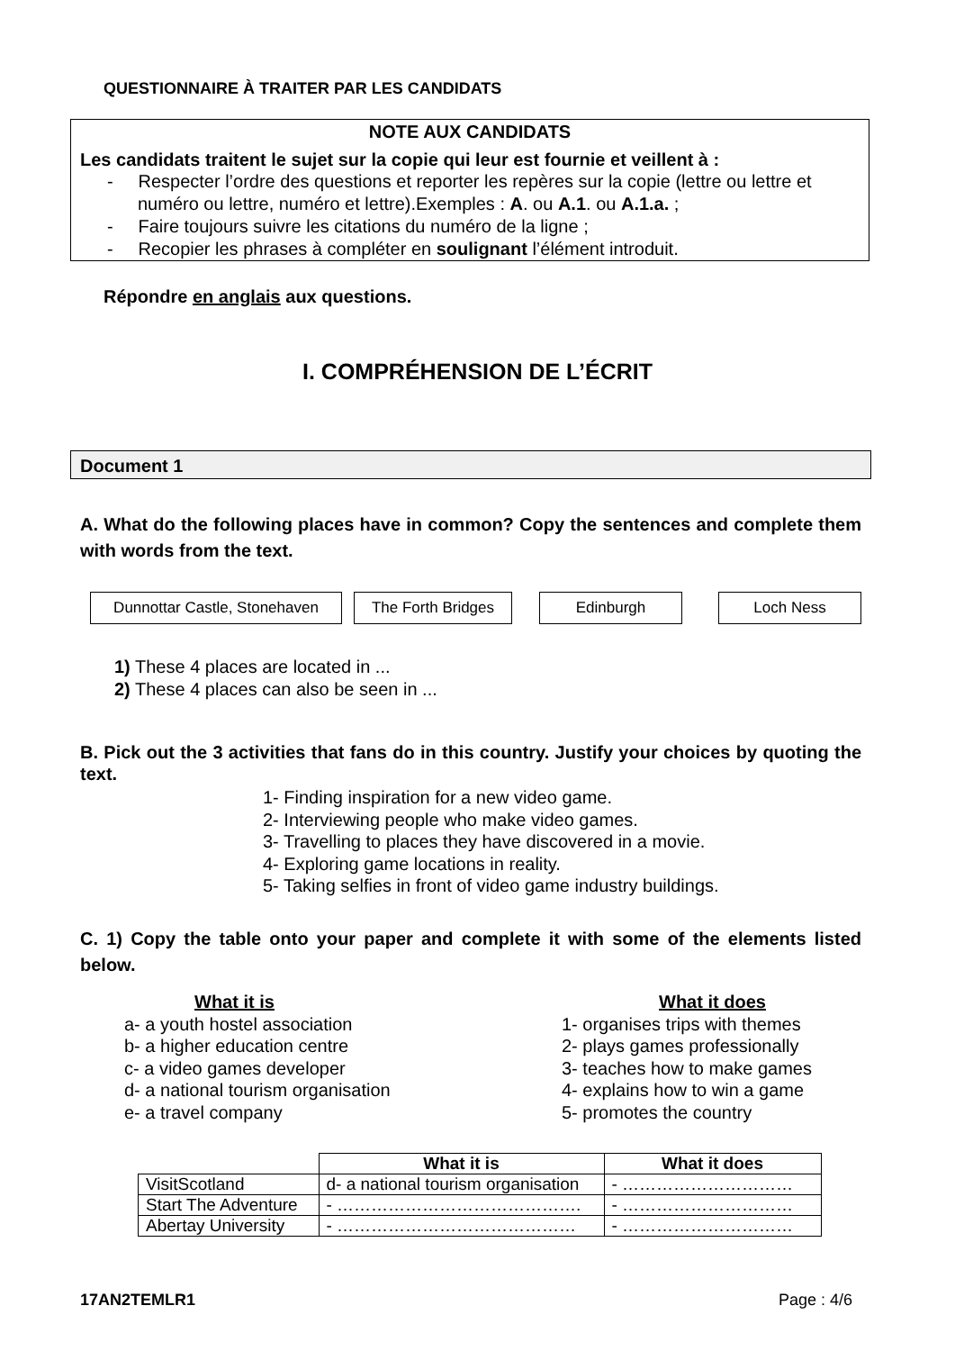QUESTIONNAIRE À TRAITER PAR LES CANDIDATS
NOTE AUX CANDIDATS
Les candidats traitent le sujet sur la copie qui leur est fournie et veillent à :
- Respecter l’ordre des questions et reporter les repères sur la copie (lettre ou lettre et numéro ou lettre, numéro et lettre).Exemples : A. ou A.1. ou A.1.a. ;
- Faire toujours suivre les citations du numéro de la ligne ;
- Recopier les phrases à compléter en soulignant l’élément introduit.
Répondre en anglais aux questions.
I. COMPRÉHENSION DE L’ÉCRIT
Document 1
A. What do the following places have in common? Copy the sentences and complete them with words from the text.
Dunnottar Castle, Stonehaven The Forth Bridges Edinburgh Loch Ness
1) These 4 places are located in ...
2) These 4 places can also be seen in ...
B. Pick out the 3 activities that fans do in this country. Justify your choices by quoting the text.
1- Finding inspiration for a new video game.
2- Interviewing people who make video games.
3- Travelling to places they have discovered in a movie.
4- Exploring game locations in reality.
5- Taking selfies in front of video game industry buildings.
C. 1) Copy the table onto your paper and complete it with some of the elements listed below.
What it is
a- a youth hostel association
b- a higher education centre
c- a video games developer
d- a national tourism organisation
e- a travel company
What it does
1- organises trips with themes
2- plays games professionally
3- teaches how to make games
4- explains how to win a game
5- promotes the country
| | What it is | What it does |
| VisitScotland | d- a national tourism organisation | - ………………………… |
| Start The Adventure | - ……………………………………. | - ………………………… |
| Abertay University | - …………………………………… | - ………………………… |
17AN2TEMLR1 Page : 4/6